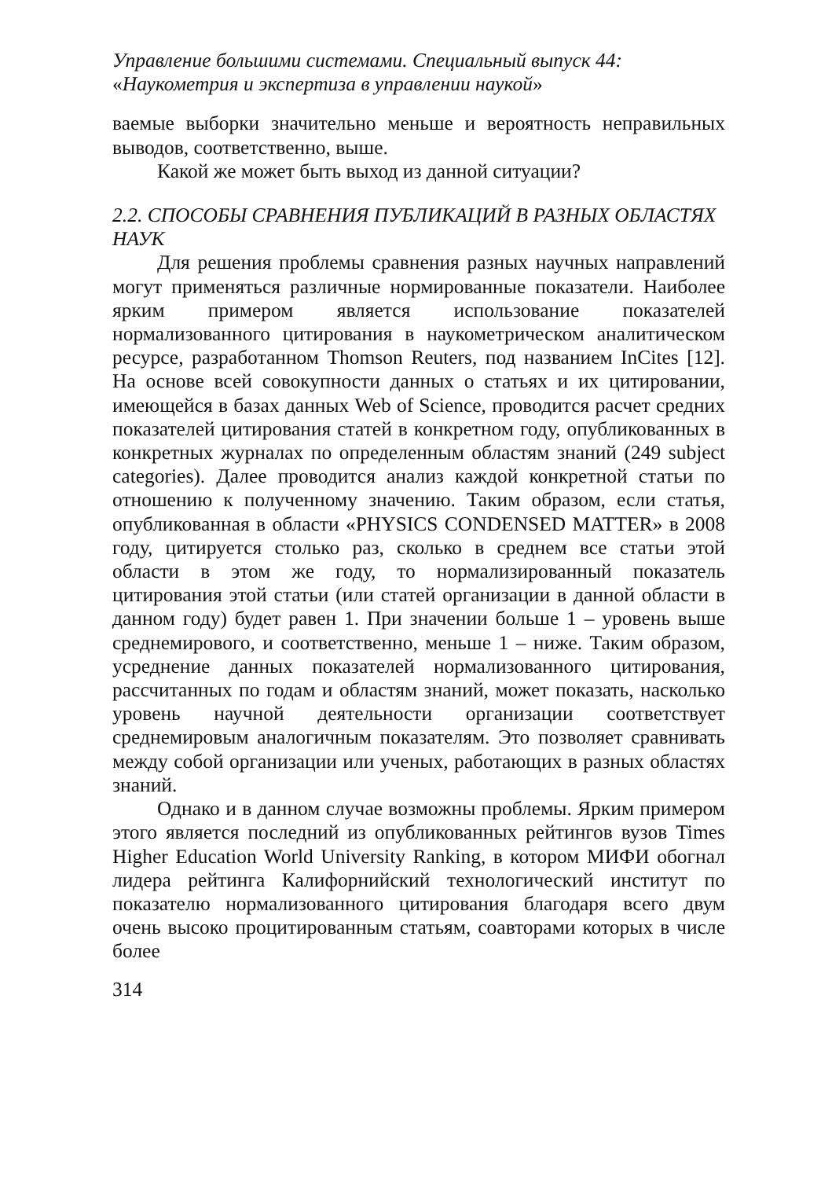Управление большими системами. Специальный выпуск 44:
«Наукометрия и экспертиза в управлении наукой»
ваемые выборки значительно меньше и вероятность неправильных выводов, соответственно, выше.
Какой же может быть выход из данной ситуации?
2.2. СПОСОБЫ СРАВНЕНИЯ ПУБЛИКАЦИЙ В РАЗНЫХ ОБЛАСТЯХ НАУК
Для решения проблемы сравнения разных научных направлений могут применяться различные нормированные показатели. Наиболее ярким примером является использование показателей нормализованного цитирования в наукометрическом аналитическом ресурсе, разработанном Thomson Reuters, под названием InCites [12]. На основе всей совокупности данных о статьях и их цитировании, имеющейся в базах данных Web of Science, проводится расчет средних показателей цитирования статей в конкретном году, опубликованных в конкретных журналах по определенным областям знаний (249 subject categories). Далее проводится анализ каждой конкретной статьи по отношению к полученному значению. Таким образом, если статья, опубликованная в области «PHYSICS CONDENSED MATTER» в 2008 году, цитируется столько раз, сколько в среднем все статьи этой области в этом же году, то нормализированный показатель цитирования этой статьи (или статей организации в данной области в данном году) будет равен 1. При значении больше 1 – уровень выше среднемирового, и соответственно, меньше 1 – ниже. Таким образом, усреднение данных показателей нормализованного цитирования, рассчитанных по годам и областям знаний, может показать, насколько уровень научной деятельности организации соответствует среднемировым аналогичным показателям. Это позволяет сравнивать между собой организации или ученых, работающих в разных областях знаний.
Однако и в данном случае возможны проблемы. Ярким примером этого является последний из опубликованных рейтингов вузов Times Higher Education World University Ranking, в котором МИФИ обогнал лидера рейтинга Калифорнийский технологический институт по показателю нормализованного цитирования благодаря всего двум очень высоко процитированным статьям, соавторами которых в числе более
314